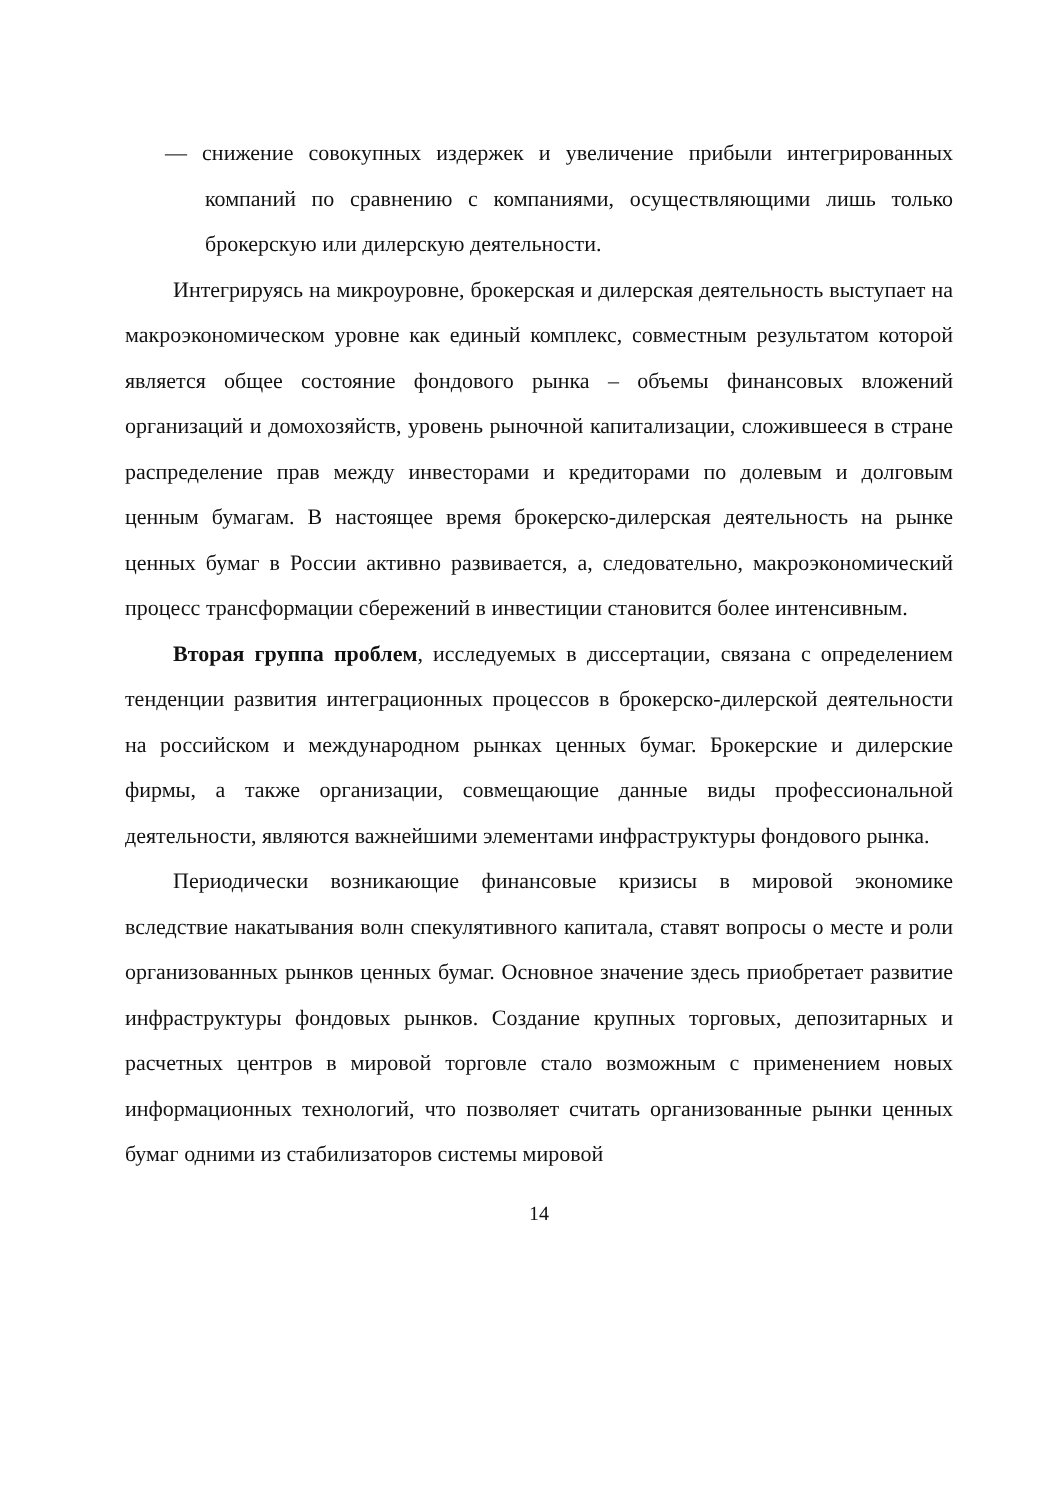— снижение совокупных издержек и увеличение прибыли интегрированных компаний по сравнению с компаниями, осуществляющими лишь только брокерскую или дилерскую деятельности.
Интегрируясь на микроуровне, брокерская и дилерская деятельность выступает на макроэкономическом уровне как единый комплекс, совместным результатом которой является общее состояние фондового рынка – объемы финансовых вложений организаций и домохозяйств, уровень рыночной капитализации, сложившееся в стране распределение прав между инвесторами и кредиторами по долевым и долговым ценным бумагам. В настоящее время брокерско-дилерская деятельность на рынке ценных бумаг в России активно развивается, а, следовательно, макроэкономический процесс трансформации сбережений в инвестиции становится более интенсивным.
Вторая группа проблем, исследуемых в диссертации, связана с определением тенденции развития интеграционных процессов в брокерско-дилерской деятельности на российском и международном рынках ценных бумаг. Брокерские и дилерские фирмы, а также организации, совмещающие данные виды профессиональной деятельности, являются важнейшими элементами инфраструктуры фондового рынка.
Периодически возникающие финансовые кризисы в мировой экономике вследствие накатывания волн спекулятивного капитала, ставят вопросы о месте и роли организованных рынков ценных бумаг. Основное значение здесь приобретает развитие инфраструктуры фондовых рынков. Создание крупных торговых, депозитарных и расчетных центров в мировой торговле стало возможным с применением новых информационных технологий, что позволяет считать организованные рынки ценных бумаг одними из стабилизаторов системы мировой
14